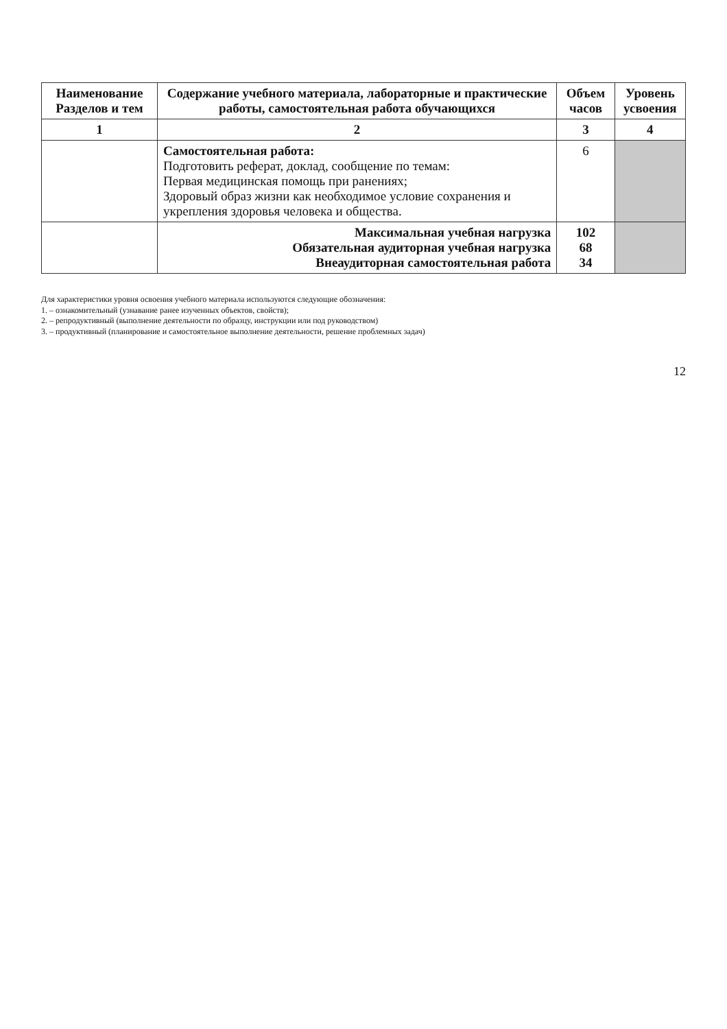| Наименование Разделов и тем | Содержание учебного материала, лабораторные и практические работы, самостоятельная работа обучающихся | Объем часов | Уровень усвоения |
| --- | --- | --- | --- |
| 1 | 2 | 3 | 4 |
| | Самостоятельная работа: Подготовить реферат, доклад, сообщение по темам: Первая медицинская помощь при ранениях; Здоровый образ жизни как необходимое условие сохранения и укрепления здоровья человека и общества. | 6 | |
| | Максимальная учебная нагрузка Обязательная аудиторная учебная нагрузка Внеаудиторная самостоятельная работа | 102 68 34 | |
Для характеристики уровня освоения учебного материала используются следующие обозначения:
1. – ознакомительный (узнавание ранее изученных объектов, свойств);
2. – репродуктивный (выполнение деятельности по образцу, инструкции или под руководством)
3. – продуктивный (планирование и самостоятельное выполнение деятельности, решение проблемных задач)
12